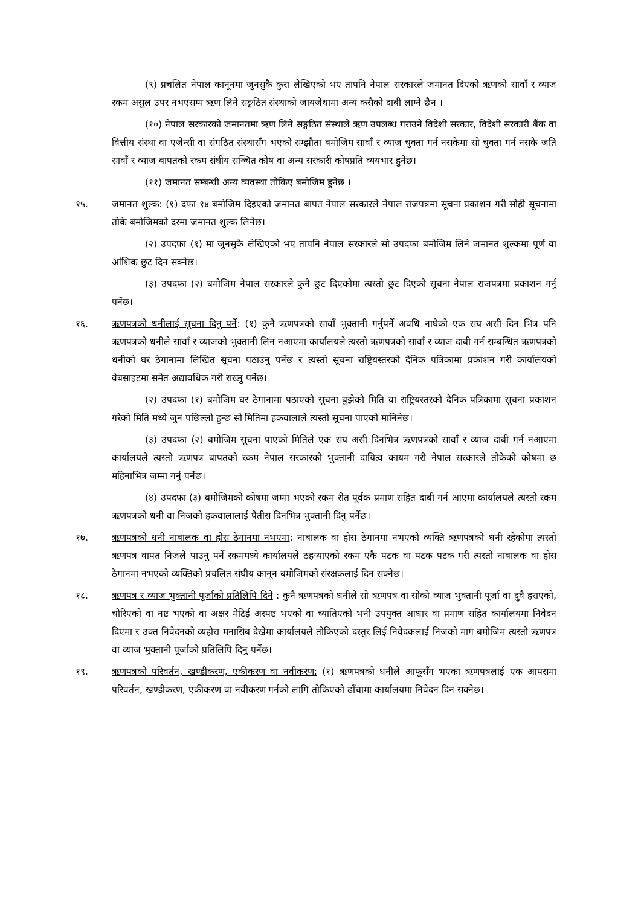(९) प्रचलित नेपाल कानूनमा जुनसुकै कुरा लेखिएको भए तापनि नेपाल सरकारले जमानत दिएको ऋणको सावाँ र व्याज रकम असुल उपर नभएसम्म ऋण लिने सङ्गठित संस्थाको जायजेथामा अन्य कसैको दाबी लाग्ने छैन ।
(१०) नेपाल सरकारको जमानतमा ऋण लिने सङ्गठित संस्थाले ऋण उपलब्ध गराउने विदेशी सरकार, विदेशी सरकारी बैंक वा वित्तीय संस्था वा एजेन्सी वा संगठित संस्थासँग भएको सम्झौता बमोजिम सावाँ र व्याज चुक्ता गर्न नसकेमा सो चुक्ता गर्न नसके जति सावाँ र व्याज बापतको रकम संघीय सञ्चित कोष वा अन्य सरकारी कोषप्रति व्ययभार हुनेछ।
(११) जमानत सम्बन्धी अन्य व्यवस्था तोकिए बमोजिम हुनेछ ।
१५. जमानत शुल्क: (१) दफा १४ बमोजिम दिइएको जमानत बापत नेपाल सरकारले नेपाल राजपत्रमा सूचना प्रकाशन गरी सोही सूचनामा तोके बमोजिमको दरमा जमानत शुल्क लिनेछ।
(२) उपदफा (१) मा जुनसुकै लेखिएको भए तापनि नेपाल सरकारले सो उपदफा बमोजिम लिने जमानत शुल्कमा पूर्ण वा आंशिक छुट दिन सक्नेछ।
(३) उपदफा (२) बमोजिम नेपाल सरकारले कुनै छुट दिएकोमा त्यस्तो छुट दिएको सूचना नेपाल राजपत्रमा प्रकाशन गर्नु पर्नेछ।
१६. ऋणपत्रको धनीलाई सूचना दिनु पर्ने: (१) कुनै ऋणपत्रको सावाँ भुक्तानी गर्नुपर्ने अवधि नाघेको एक सय असी दिन भित्र पनि ऋणपत्रको धनीले सावाँ र व्याजको भुक्तानी लिन नआएमा कार्यालयले त्यस्तो ऋणपत्रको सावाँ र व्याज दाबी गर्न सम्बन्धित ऋणपत्रको धनीको घर ठेगानामा लिखित सूचना पठाउनु पर्नेछ र त्यस्तो सूचना राष्ट्रियस्तरको दैनिक पत्रिकामा प्रकाशन गरी कार्यालयको वेबसाइटमा समेत अद्यावधिक गरी राख्नु पर्नेछ।
(२) उपदफा (१) बमोजिम घर ठेगानामा पठाएको सूचना बुझेको मिति वा राष्ट्रियस्तरको दैनिक पत्रिकामा सूचना प्रकाशन गरेको मिति मध्ये जुन पछिल्लो हुन्छ सो मितिमा हकवालाले त्यस्तो सूचना पाएको मानिनेछ।
(३) उपदफा (२) बमोजिम सूचना पाएको मितिले एक सय असी दिनभित्र ऋणपत्रको सावाँ र व्याज दाबी गर्न नआएमा कार्यालयले त्यस्तो ऋणपत्र बापतको रकम नेपाल सरकारको भुक्तानी दायित्व कायम गरी नेपाल सरकारले तोकेको कोषमा छ महिनाभित्र जम्मा गर्नु पर्नेछ।
(४) उपदफा (३) बमोजिमको कोषमा जम्मा भएको रकम रीत पूर्वक प्रमाण सहित दाबी गर्न आएमा कार्यालयले त्यस्तो रकम ऋणपत्रको धनी वा निजको हकवालालाई पैतीस दिनभित्र भुक्तानी दिनु पर्नेछ।
१७. ऋणपत्रको धनी नाबालक वा होस ठेगानमा नभएमा: नाबालक वा होस ठेगानमा नभएको व्यक्ति ऋणपत्रको धनी रहेकोमा त्यस्तो ऋणपत्र वापत निजले पाउनु पर्ने रकममध्ये कार्यालयले ठहऱ्याएको रकम एकै पटक वा पटक पटक गरी त्यस्तो नाबालक वा होस ठेगानमा नभएको व्यक्तिको प्रचलित संघीय कानून बमोजिमको संरक्षकलाई दिन सक्नेछ।
१८. ऋणपत्र र व्याज भुक्तानी पूर्जाको प्रतिलिपि दिने : कुनै ऋणपत्रको धनीले सो ऋणपत्र वा सोको व्याज भुक्तानी पूर्जा वा दुवै हराएको, चोरिएको वा नष्ट भएको वा अक्षर मेटिई अस्पष्ट भएको वा च्यातिएको भनी उपयुक्त आधार वा प्रमाण सहित कार्यालयमा निवेदन दिएमा र उक्त निवेदनको व्यहोरा मनासिब देखेमा कार्यालयले तोकिएको दस्तुर लिई निवेदकलाई निजको माग बमोजिम त्यस्तो ऋणपत्र वा व्याज भुक्तानी पूर्जाको प्रतिलिपि दिनु पर्नेछ।
१९. ऋणपत्रको परिवर्तन, खण्डीकरण, एकीकरण वा नवीकरण: (१) ऋणपत्रको धनीले आफूसँग भएका ऋणपत्रलाई एक आपसमा परिवर्तन, खण्डीकरण, एकीकरण वा नवीकरण गर्नको लागि तोकिएको ढाँचामा कार्यालयमा निवेदन दिन सक्नेछ।